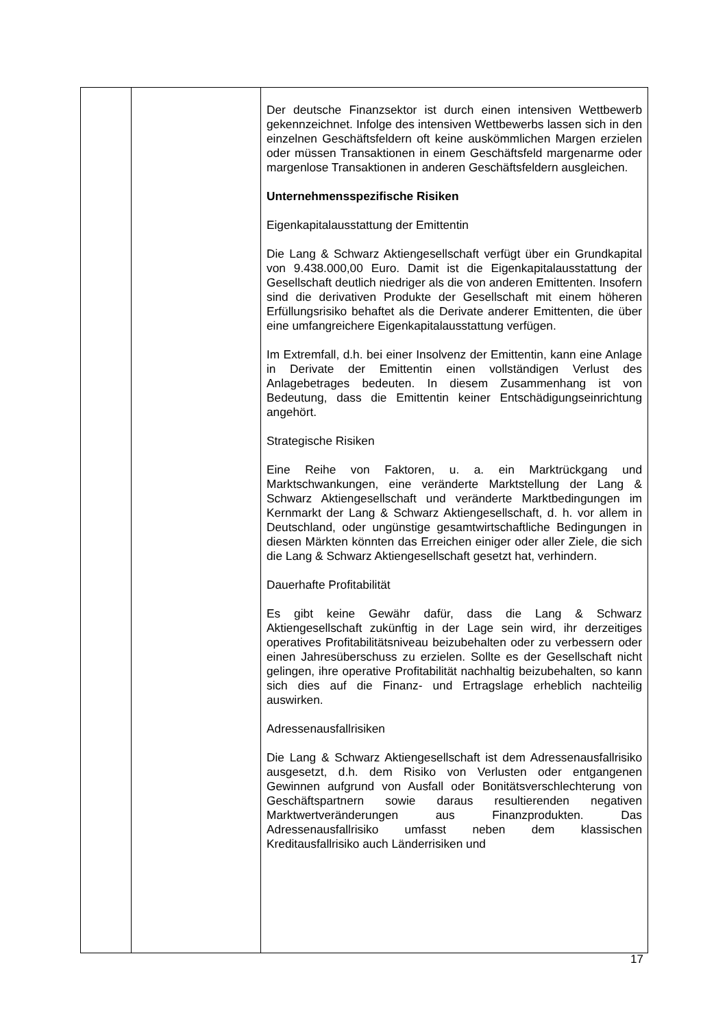| | | Der deutsche Finanzsektor ist durch einen intensiven Wettbewerb gekennzeichnet. Infolge des intensiven Wettbewerbs lassen sich in den einzelnen Geschäftsfeldern oft keine auskömmlichen Margen erzielen oder müssen Transaktionen in einem Geschäftsfeld margenarme oder margenlose Transaktionen in anderen Geschäftsfeldern ausgleichen. Unternehmensspezifische Risiken Eigenkapitalausstattung der Emittentin Die Lang & Schwarz Aktiengesellschaft verfügt über ein Grundkapital von 9.438.000,00 Euro. Damit ist die Eigenkapitalausstattung der Gesellschaft deutlich niedriger als die von anderen Emittenten. Insofern sind die derivativen Produkte der Gesellschaft mit einem höheren Erfüllungsrisiko behaftet als die Derivate anderer Emittenten, die über eine umfangreichere Eigenkapitalausstattung verfügen. Im Extremfall, d.h. bei einer Insolvenz der Emittentin, kann eine Anlage in Derivate der Emittentin einen vollständigen Verlust des Anlagebetrages bedeuten. In diesem Zusammenhang ist von Bedeutung, dass die Emittentin keiner Entschädigungseinrichtung angehört. Strategische Risiken Eine Reihe von Faktoren, u. a. ein Marktrückgang und Marktschwankungen, eine veränderte Marktstellung der Lang & Schwarz Aktiengesellschaft und veränderte Marktbedingungen im Kernmarkt der Lang & Schwarz Aktiengesellschaft, d. h. vor allem in Deutschland, oder ungünstige gesamtwirtschaftliche Bedingungen in diesen Märkten könnten das Erreichen einiger oder aller Ziele, die sich die Lang & Schwarz Aktiengesellschaft gesetzt hat, verhindern. Dauerhafte Profitabilität Es gibt keine Gewähr dafür, dass die Lang & Schwarz Aktiengesellschaft zukünftig in der Lage sein wird, ihr derzeitiges operatives Profitabilitätsniveau beizubehalten oder zu verbessern oder einen Jahresüberschuss zu erzielen. Sollte es der Gesellschaft nicht gelingen, ihre operative Profitabilität nachhaltig beizubehalten, so kann sich dies auf die Finanz- und Ertragslage erheblich nachteilig auswirken. Adressenausfallrisiken Die Lang & Schwarz Aktiengesellschaft ist dem Adressenausfallrisiko ausgesetzt, d.h. dem Risiko von Verlusten oder entgangenen Gewinnen aufgrund von Ausfall oder Bonitätsverschlechterung von Geschäftspartnern sowie daraus resultierenden negativen Marktwertveränderungen aus Finanzprodukten. Das Adressenausfallrisiko umfasst neben dem klassischen Kreditausfallrisiko auch Länderrisiken und |
17